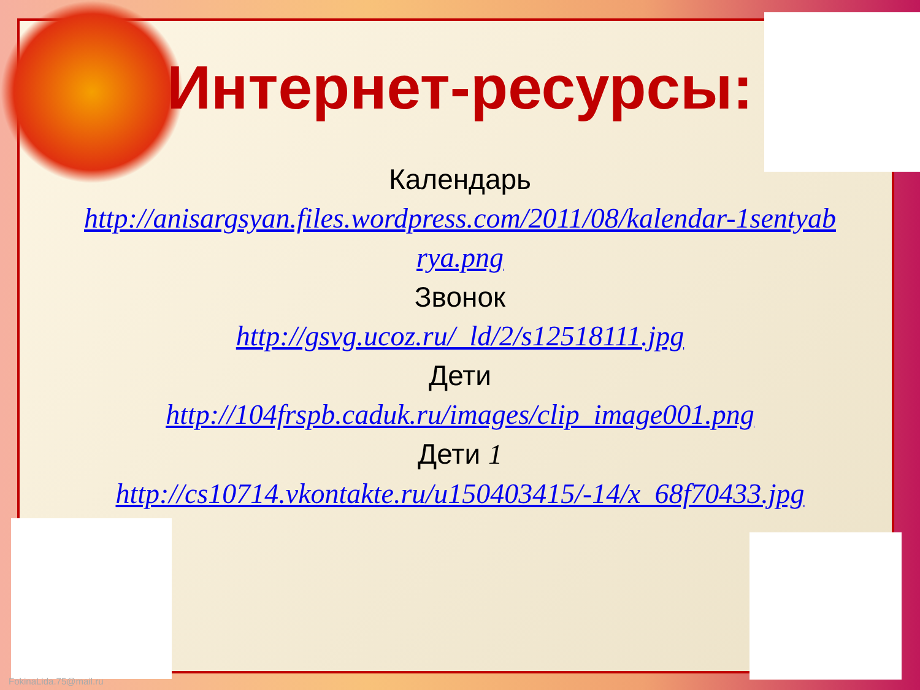Интернет-ресурсы:
Календарь
http://anisargsyan.files.wordpress.com/2011/08/kalendar-1sentyab
rya.png
Звонок
http://gsvg.ucoz.ru/_ld/2/s12518111.jpg
Дети
http://104frspb.caduk.ru/images/clip_image001.png
Дети 1
http://cs10714.vkontakte.ru/u150403415/-14/x_68f70433.jpg
FokinaLida.75@mail.ru